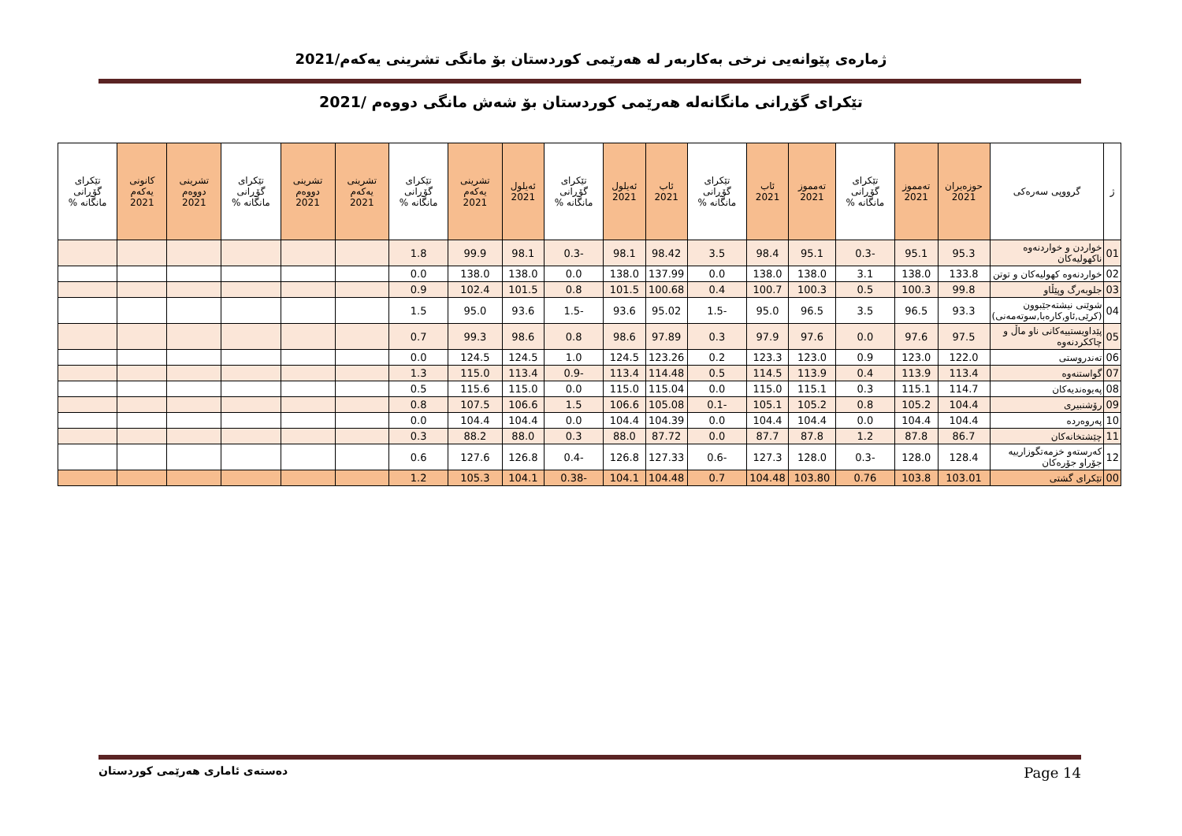ژمارەی پێوانەیی نرخی بەکاربەر لە هەرێمی کوردستان بۆ مانگی تشرینی یەکەم/2021
تێکرای گۆڕانی مانگانەلە هەرێمی کوردستان بۆ شەش مانگی دووەم /2021
| ژ | گرووپی سەرەکی | حوزەیران 2021 | تەمموز 2021 | تێکرای گۆڕانی مانگانە % | تەمموز 2021 | ئاب 2021 | تێکرای گۆڕانی مانگانە % | ئاب 2021 | ئەیلول 2021 | تێکرای گۆڕانی مانگانە % | ئەیلول 2021 | تشرینی یەکەم 2021 | تێکرای گۆڕانی مانگانە % | تشرینی یەکەم 2021 | تشرینی دووەم 2021 | تێکرای گۆڕانی مانگانە % | تشرینی دووەم 2021 | كانونی یەکەم 2021 | تێکرای گۆڕانی مانگانە % |
| --- | --- | --- | --- | --- | --- | --- | --- | --- | --- | --- | --- | --- | --- | --- | --- | --- | --- | --- | --- |
| 01 | خواردن و خواردنەوە ناكهولیەكان | 95.3 | 95.1 | -0.3 | 95.1 | 98.4 | 3.5 | 98.42 | 98.1 | -0.3 | 98.1 | 99.9 | 1.8 | | | | | | |
| 02 | خواردنەوە كهولیەكان و توتن | 133.8 | 138.0 | 3.1 | 138.0 | 138.0 | 0.0 | 137.99 | 138.0 | 0.0 | 138.0 | 138.0 | 0.0 | | | | | | |
| 03 | جلوبەرگ وپێڵاو | 99.8 | 100.3 | 0.5 | 100.3 | 100.7 | 0.4 | 100.68 | 101.5 | 0.8 | 101.5 | 102.4 | 0.9 | | | | | | |
| 04 | شوێنی نیشتەجێبوون (كرێی,ئاو,كارەبا,سوتەمەنی) | 93.3 | 96.5 | 3.5 | 96.5 | 95.0 | -1.5 | 95.02 | 93.6 | -1.5 | 93.6 | 95.0 | 1.5 | | | | | | |
| 05 | پێداویستییەكانی ناو ماڵ و چاككردنەوە | 97.5 | 97.6 | 0.0 | 97.6 | 97.9 | 0.3 | 97.89 | 98.6 | 0.8 | 98.6 | 99.3 | 0.7 | | | | | | |
| 06 | تەندروستی | 122.0 | 123.0 | 0.9 | 123.0 | 123.3 | 0.2 | 123.26 | 124.5 | 1.0 | 124.5 | 124.5 | 0.0 | | | | | | |
| 07 | گواستنەوە | 113.4 | 113.9 | 0.4 | 113.9 | 114.5 | 0.5 | 114.48 | 113.4 | -0.9 | 113.4 | 115.0 | 1.3 | | | | | | |
| 08 | پەیوەندیەكان | 114.7 | 115.1 | 0.3 | 115.1 | 115.0 | 0.0 | 115.04 | 115.0 | 0.0 | 115.0 | 115.6 | 0.5 | | | | | | |
| 09 | رۆشنبیری | 104.4 | 105.2 | 0.8 | 105.2 | 105.1 | -0.1 | 105.08 | 106.6 | 1.5 | 106.6 | 107.5 | 0.8 | | | | | | |
| 10 | پەروەردە | 104.4 | 104.4 | 0.0 | 104.4 | 104.4 | 0.0 | 104.39 | 104.4 | 0.0 | 104.4 | 104.4 | 0.0 | | | | | | |
| 11 | چێشتخانەكان | 86.7 | 87.8 | 1.2 | 87.8 | 87.7 | 0.0 | 87.72 | 88.0 | 0.3 | 88.0 | 88.2 | 0.3 | | | | | | |
| 12 | كەرستەو خزمەتگوزارییە جۆراو جۆرەكان | 128.4 | 128.0 | -0.3 | 128.0 | 127.3 | -0.6 | 127.33 | 126.8 | -0.4 | 126.8 | 127.6 | 0.6 | | | | | | |
| 00 | تێكرای گشتی | 103.01 | 103.8 | 0.76 | 103.80 | 104.48 | 0.7 | 104.48 | 104.1 | -0.38 | 104.1 | 105.3 | 1.2 | | | | | | |
دەستەی ئاماری هەرێمی كوردستان Page 14